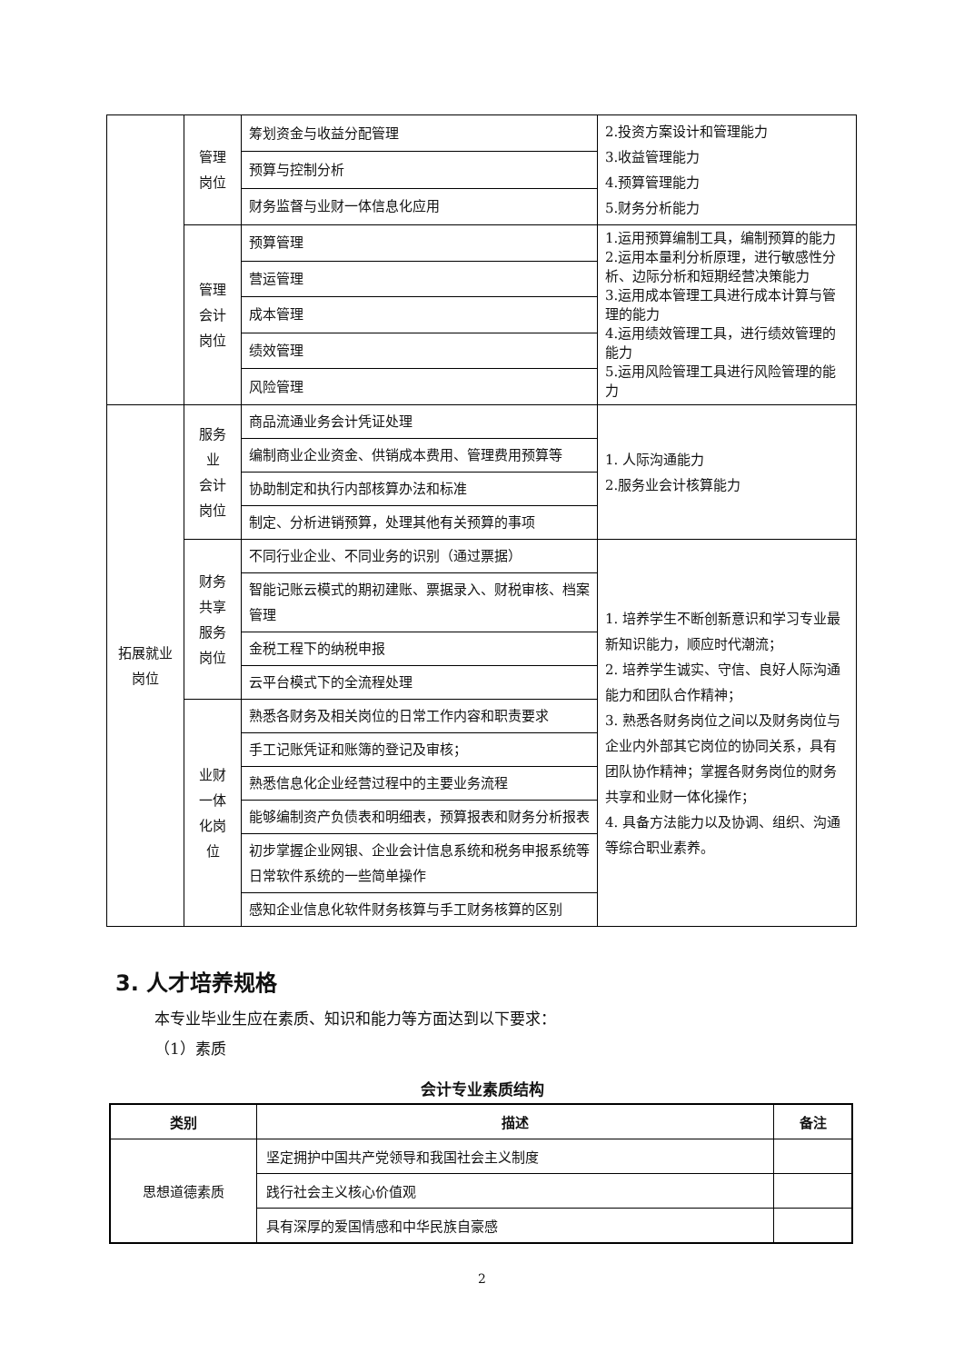| | 管理 岗位 | 筹划资金与收益分配管理 | 2.投资方案设计和管理能力 3.收益管理能力 4.预算管理能力 5.财务分析能力 |
| | | 预算与控制分析 | |
| | | 财务监督与业财一体信息化应用 | |
| | 管理 会计 岗位 | 预算管理 | 1.运用预算编制工具，编制预算的能力 2.运用本量利分析原理，进行敏感性分析、边际分析和短期经营决策能力 3.运用成本管理工具进行成本计算与管理的能力 4.运用绩效管理工具，进行绩效管理的能力 5.运用风险管理工具进行风险管理的能力 |
| | | 营运管理 | |
| | | 成本管理 | |
| | | 绩效管理 | |
| | | 风险管理 | |
| 拓展就业 岗位 | 服务 业 会计 岗位 | 商品流通业务会计凭证处理 | 1. 人际沟通能力 2.服务业会计核算能力 |
| | | 编制商业企业资金、供销成本费用、管理费用预算等 | |
| | | 协助制定和执行内部核算办法和标准 | |
| | | 制定、分析进销预算，处理其他有关预算的事项 | |
| | 财务 共享 服务 岗位 | 不同行业企业、不同业务的识别（通过票据） | 1. 培养学生不断创新意识和学习专业最新知识能力，顺应时代潮流； 2. 培养学生诚实、守信、良好人际沟通能力和团队合作精神； 3. 熟悉各财务岗位之间以及财务岗位与企业内外部其它岗位的协同关系，具有团队协作精神；掌握各财务岗位的财务共享和业财一体化操作； 4. 具备方法能力以及协调、组织、沟通等综合职业素养。 |
| | | 智能记账云模式的期初建账、票据录入、财税审核、档案管理 | |
| | | 金税工程下的纳税申报 | |
| | | 云平台模式下的全流程处理 | |
| | 业财 一体 化岗 位 | 熟悉各财务及相关岗位的日常工作内容和职责要求 | |
| | | 手工记账凭证和账簿的登记及审核； | |
| | | 熟悉信息化企业经营过程中的主要业务流程 | |
| | | 能够编制资产负债表和明细表，预算报表和财务分析报表 | |
| | | 初步掌握企业网银、企业会计信息系统和税务申报系统等日常软件系统的一些简单操作 | |
| | | 感知企业信息化软件财务核算与手工财务核算的区别 | |
3. 人才培养规格
本专业毕业生应在素质、知识和能力等方面达到以下要求：
（1）素质
会计专业素质结构
| 类别 | 描述 | 备注 |
| --- | --- | --- |
| 思想道德素质 | 坚定拥护中国共产党领导和我国社会主义制度 | |
| | 践行社会主义核心价值观 | |
| | 具有深厚的爱国情感和中华民族自豪感 | |
2